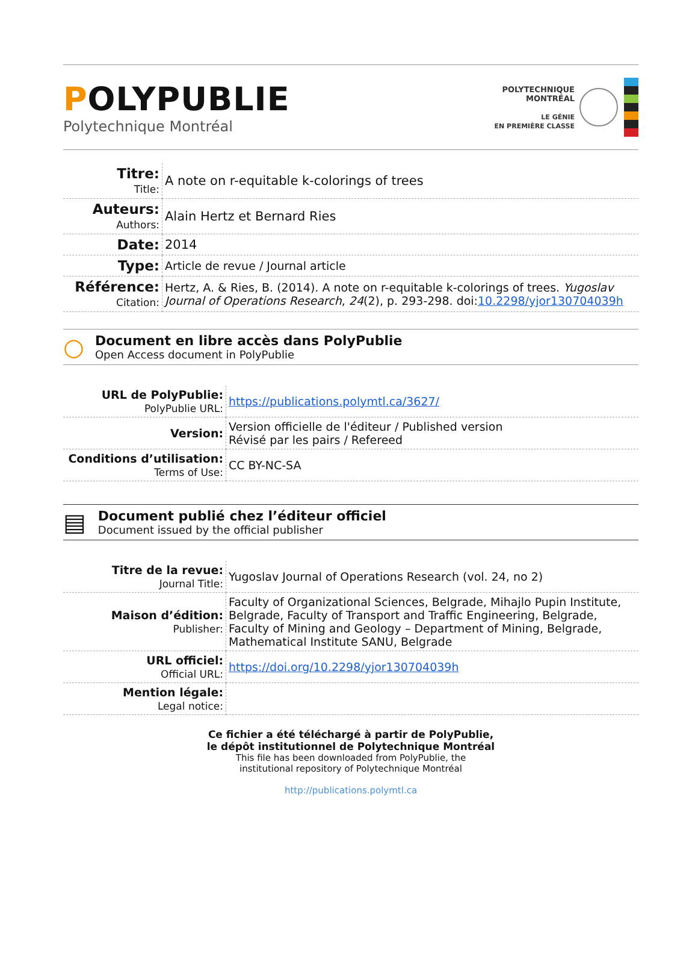POLYPUBLIE
Polytechnique Montréal
POLYTECHNIQUE
MONTRÉAL
LE GÉNIE
EN PREMIÈRE CLASSE
| Titre: Title: | A note on r-equitable k-colorings of trees |
| Auteurs: Authors: | Alain Hertz et Bernard Ries |
| Date: | 2014 |
| Type: | Article de revue / Journal article |
| Référence: Citation: | Hertz, A. & Ries, B. (2014). A note on r-equitable k-colorings of trees. Yugoslav Journal of Operations Research , 24 (2), p. 293-298. doi: 10.2298/yjor130704039h |
○
Document en libre accès dans PolyPublie
Open Access document in PolyPublie
| URL de PolyPublie: PolyPublie URL: | https://publications.polymtl.ca/3627/ |
| Version: | Version officielle de l'éditeur / Published version Révisé par les pairs / Refereed |
| Conditions d’utilisation: Terms of Use: | CC BY-NC-SA |
▤
Document publié chez l’éditeur officiel
Document issued by the official publisher
| Titre de la revue: Journal Title: | Yugoslav Journal of Operations Research (vol. 24, no 2) |
| Maison d’édition: Publisher: | Faculty of Organizational Sciences, Belgrade, Mihajlo Pupin Institute, Belgrade, Faculty of Transport and Traffic Engineering, Belgrade, Faculty of Mining and Geology – Department of Mining, Belgrade, Mathematical Institute SANU, Belgrade |
| URL officiel: Official URL: | https://doi.org/10.2298/yjor130704039h |
| Mention légale: Legal notice: | |
Ce fichier a été téléchargé à partir de PolyPublie,
le dépôt institutionnel de Polytechnique Montréal
This file has been downloaded from PolyPublie, the
institutional repository of Polytechnique Montréal
http://publications.polymtl.ca